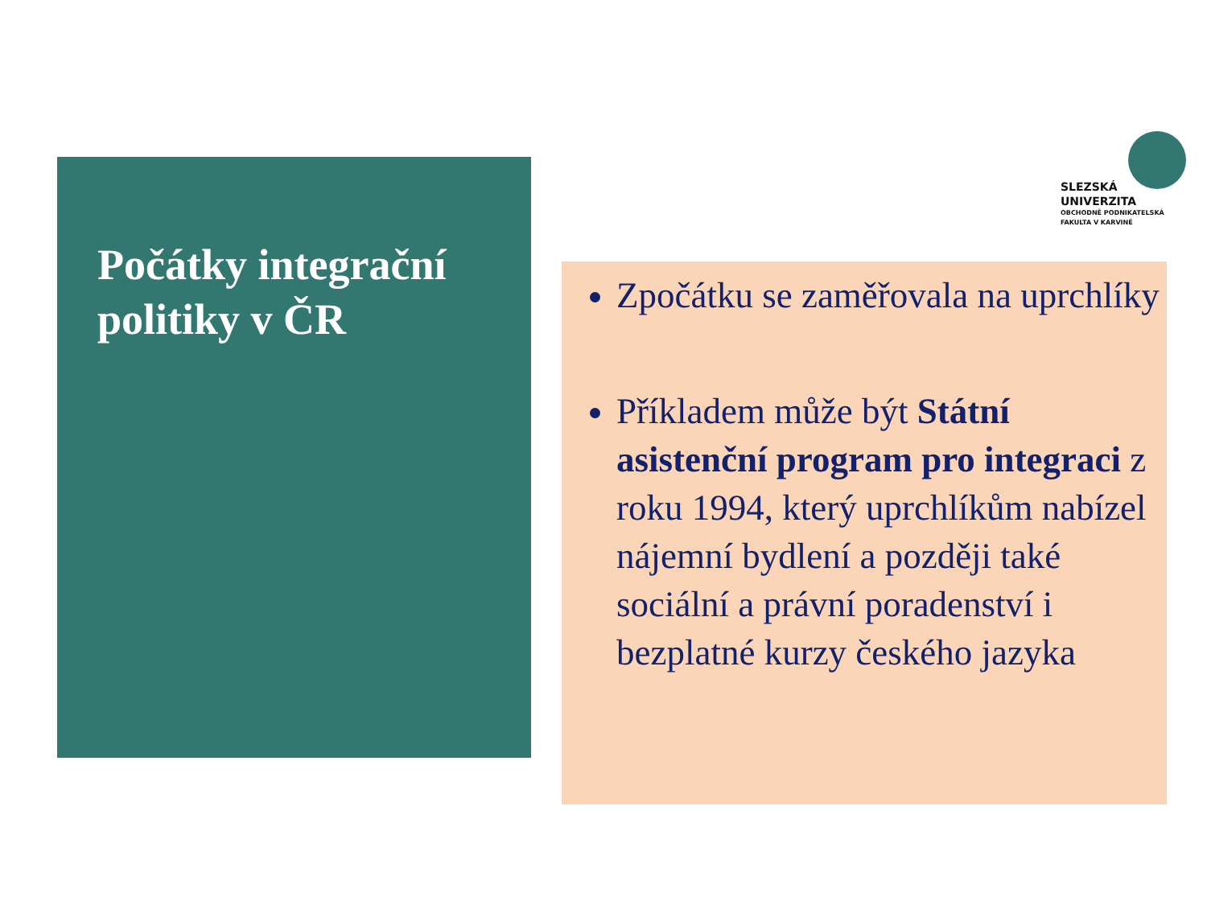SLEZSKÁ
UNIVERZITA
OBCHODNĚ PODNIKATELSKÁ
FAKULTA V KARVINÉ
Počátky integrační politiky v ČR
Zpočátku se zaměřovala na uprchlíky
Příkladem může být Státní asistenční program pro integraci z roku 1994, který uprchlíkům nabízel nájemní bydlení a později také sociální a právní poradenství i bezplatné kurzy českého jazyka